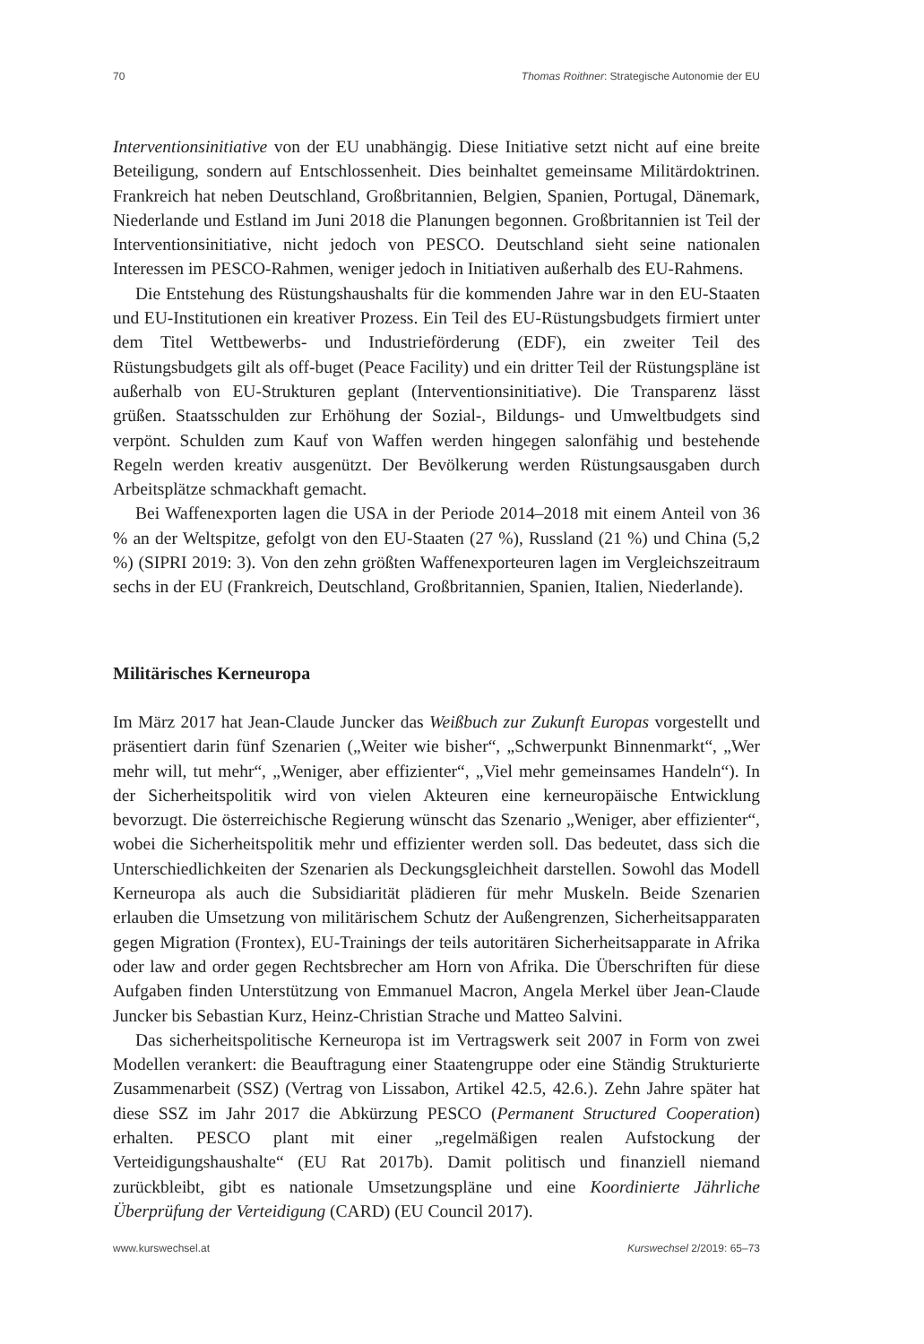70 Thomas Roithner: Strategische Autonomie der EU
Interventionsinitiative von der EU unabhängig. Diese Initiative setzt nicht auf eine breite Beteiligung, sondern auf Entschlossenheit. Dies beinhaltet gemeinsame Militärdoktrinen. Frankreich hat neben Deutschland, Großbritannien, Belgien, Spanien, Portugal, Dänemark, Niederlande und Estland im Juni 2018 die Planungen begonnen. Großbritannien ist Teil der Interventionsinitiative, nicht jedoch von PESCO. Deutschland sieht seine nationalen Interessen im PESCO-Rahmen, weniger jedoch in Initiativen außerhalb des EU-Rahmens.
Die Entstehung des Rüstungshaushalts für die kommenden Jahre war in den EU-Staaten und EU-Institutionen ein kreativer Prozess. Ein Teil des EU-Rüstungsbudgets firmiert unter dem Titel Wettbewerbs- und Industrieförderung (EDF), ein zweiter Teil des Rüstungsbudgets gilt als off-buget (Peace Facility) und ein dritter Teil der Rüstungspläne ist außerhalb von EU-Strukturen geplant (Interventionsinitiative). Die Transparenz lässt grüßen. Staatsschulden zur Erhöhung der Sozial-, Bildungs- und Umweltbudgets sind verpönt. Schulden zum Kauf von Waffen werden hingegen salonfähig und bestehende Regeln werden kreativ ausgenützt. Der Bevölkerung werden Rüstungsausgaben durch Arbeitsplätze schmackhaft gemacht.
Bei Waffenexporten lagen die USA in der Periode 2014–2018 mit einem Anteil von 36 % an der Weltspitze, gefolgt von den EU-Staaten (27 %), Russland (21 %) und China (5,2 %) (SIPRI 2019: 3). Von den zehn größten Waffenexporteuren lagen im Vergleichszeitraum sechs in der EU (Frankreich, Deutschland, Großbritannien, Spanien, Italien, Niederlande).
Militärisches Kerneuropa
Im März 2017 hat Jean-Claude Juncker das Weißbuch zur Zukunft Europas vorgestellt und präsentiert darin fünf Szenarien („Weiter wie bisher“, „Schwerpunkt Binnenmarkt“, „Wer mehr will, tut mehr“, „Weniger, aber effizienter“, „Viel mehr gemeinsames Handeln“). In der Sicherheitspolitik wird von vielen Akteuren eine kerneuropäische Entwicklung bevorzugt. Die österreichische Regierung wünscht das Szenario „Weniger, aber effizienter“, wobei die Sicherheitspolitik mehr und effizienter werden soll. Das bedeutet, dass sich die Unterschiedlichkeiten der Szenarien als Deckungsgleichheit darstellen. Sowohl das Modell Kerneuropa als auch die Subsidiarität plädieren für mehr Muskeln. Beide Szenarien erlauben die Umsetzung von militärischem Schutz der Außengrenzen, Sicherheitsapparaten gegen Migration (Frontex), EU-Trainings der teils autoritären Sicherheitsapparate in Afrika oder law and order gegen Rechtsbrecher am Horn von Afrika. Die Überschriften für diese Aufgaben finden Unterstützung von Emmanuel Macron, Angela Merkel über Jean-Claude Juncker bis Sebastian Kurz, Heinz-Christian Strache und Matteo Salvini.
Das sicherheitspolitische Kerneuropa ist im Vertragswerk seit 2007 in Form von zwei Modellen verankert: die Beauftragung einer Staatengruppe oder eine Ständig Strukturierte Zusammenarbeit (SSZ) (Vertrag von Lissabon, Artikel 42.5, 42.6.). Zehn Jahre später hat diese SSZ im Jahr 2017 die Abkürzung PESCO (Permanent Structured Cooperation) erhalten. PESCO plant mit einer „regelmäßigen realen Aufstockung der Verteidigungshaushalte“ (EU Rat 2017b). Damit politisch und finanziell niemand zurückbleibt, gibt es nationale Umsetzungspläne und eine Koordinierte Jährliche Überprüfung der Verteidigung (CARD) (EU Council 2017).
www.kurswechsel.at Kurswechsel 2/2019: 65–73